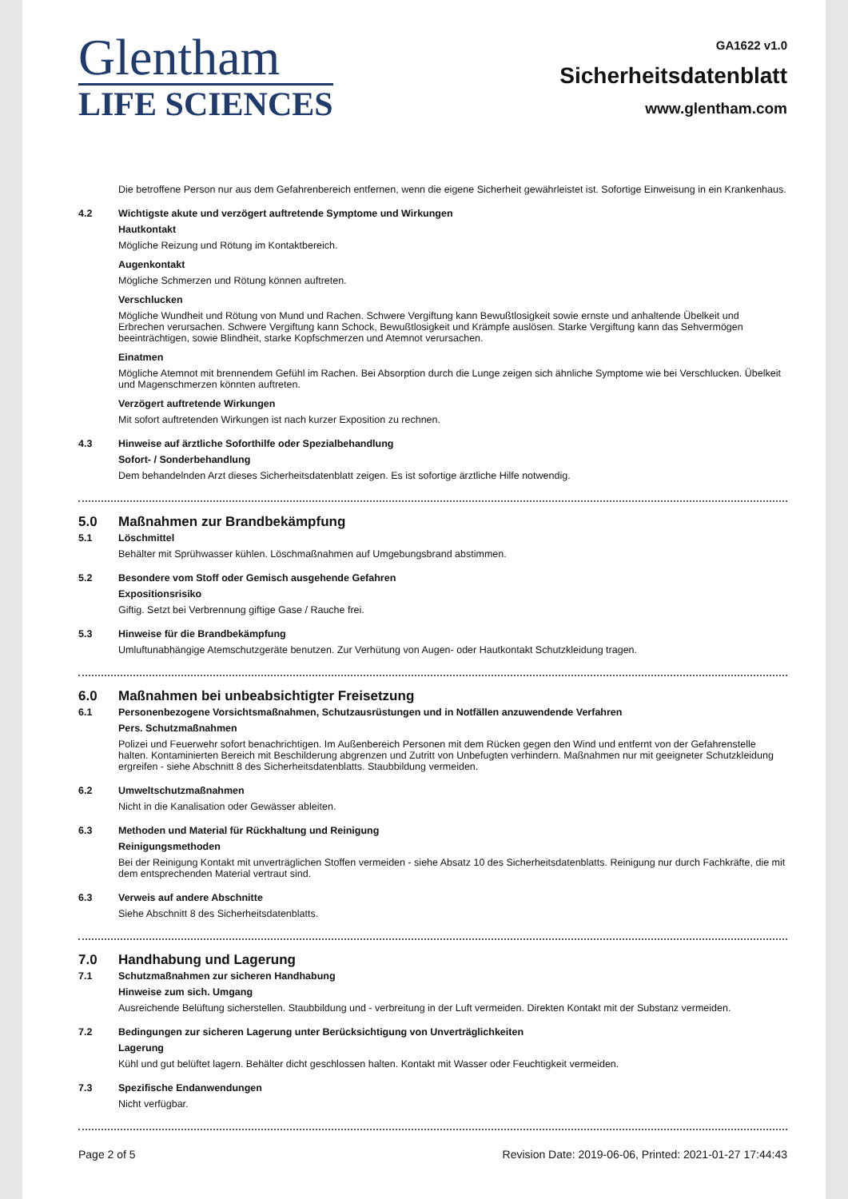Glentham
LIFE SCIENCES
GA1622 v1.0
Sicherheitsdatenblatt
www.glentham.com
Die betroffene Person nur aus dem Gefahrenbereich entfernen, wenn die eigene Sicherheit gewährleistet ist. Sofortige Einweisung in ein Krankenhaus.
4.2 Wichtigste akute und verzögert auftretende Symptome und Wirkungen
Hautkontakt
Mögliche Reizung und Rötung im Kontaktbereich.
Augenkontakt
Mögliche Schmerzen und Rötung können auftreten.
Verschlucken
Mögliche Wundheit und Rötung von Mund und Rachen. Schwere Vergiftung kann Bewußtlosigkeit sowie ernste und anhaltende Übelkeit und Erbrechen verursachen. Schwere Vergiftung kann Schock, Bewußtlosigkeit und Krämpfe auslösen. Starke Vergiftung kann das Sehvermögen beeinträchtigen, sowie Blindheit, starke Kopfschmerzen und Atemnot verursachen.
Einatmen
Mögliche Atemnot mit brennendem Gefühl im Rachen. Bei Absorption durch die Lunge zeigen sich ähnliche Symptome wie bei Verschlucken. Übelkeit und Magenschmerzen könnten auftreten.
Verzögert auftretende Wirkungen
Mit sofort auftretenden Wirkungen ist nach kurzer Exposition zu rechnen.
4.3 Hinweise auf ärztliche Soforthilfe oder Spezialbehandlung
Sofort- / Sonderbehandlung
Dem behandelnden Arzt dieses Sicherheitsdatenblatt zeigen. Es ist sofortige ärztliche Hilfe notwendig.
5.0 Maßnahmen zur Brandbekämpfung
5.1 Löschmittel
Behälter mit Sprühwasser kühlen. Löschmaßnahmen auf Umgebungsbrand abstimmen.
5.2 Besondere vom Stoff oder Gemisch ausgehende Gefahren
Expositionsrisiko
Giftig. Setzt bei Verbrennung giftige Gase / Rauche frei.
5.3 Hinweise für die Brandbekämpfung
Umluftunabhängige Atemschutzgeräte benutzen. Zur Verhütung von Augen- oder Hautkontakt Schutzkleidung tragen.
6.0 Maßnahmen bei unbeabsichtigter Freisetzung
6.1 Personenbezogene Vorsichtsmaßnahmen, Schutzausrüstungen und in Notfällen anzuwendende Verfahren
Pers. Schutzmaßnahmen
Polizei und Feuerwehr sofort benachrichtigen. Im Außenbereich Personen mit dem Rücken gegen den Wind und entfernt von der Gefahrenstelle halten. Kontaminierten Bereich mit Beschilderung abgrenzen und Zutritt von Unbefugten verhindern. Maßnahmen nur mit geeigneter Schutzkleidung ergreifen - siehe Abschnitt 8 des Sicherheitsdatenblatts. Staubbildung vermeiden.
6.2 Umweltschutzmaßnahmen
Nicht in die Kanalisation oder Gewässer ableiten.
6.3 Methoden und Material für Rückhaltung und Reinigung
Reinigungsmethoden
Bei der Reinigung Kontakt mit unverträglichen Stoffen vermeiden - siehe Absatz 10 des Sicherheitsdatenblatts. Reinigung nur durch Fachkräfte, die mit dem entsprechenden Material vertraut sind.
6.3 Verweis auf andere Abschnitte
Siehe Abschnitt 8 des Sicherheitsdatenblatts.
7.0 Handhabung und Lagerung
7.1 Schutzmaßnahmen zur sicheren Handhabung
Hinweise zum sich. Umgang
Ausreichende Belüftung sicherstellen. Staubbildung und - verbreitung in der Luft vermeiden. Direkten Kontakt mit der Substanz vermeiden.
7.2 Bedingungen zur sicheren Lagerung unter Berücksichtigung von Unverträglichkeiten
Lagerung
Kühl und gut belüftet lagern. Behälter dicht geschlossen halten. Kontakt mit Wasser oder Feuchtigkeit vermeiden.
7.3 Spezifische Endanwendungen
Nicht verfügbar.
Page 2 of 5 Revision Date: 2019-06-06, Printed: 2021-01-27 17:44:43